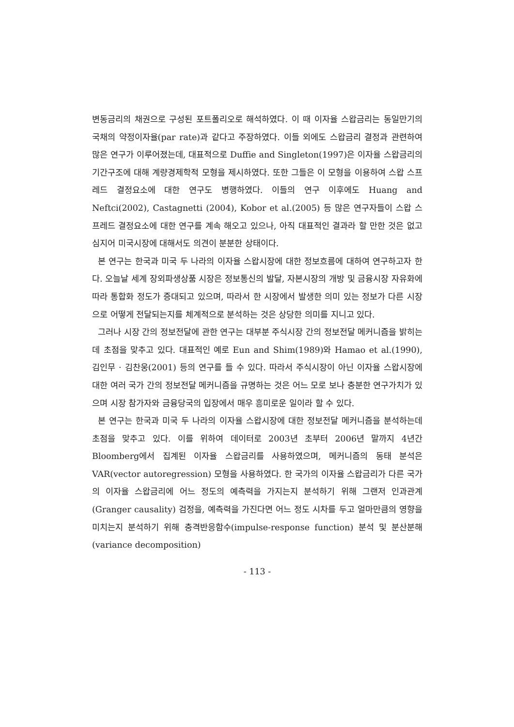변동금리의 채권으로 구성된 포트폴리오로 해석하였다. 이 때 이자율 스왑금리는 동일만기의 국채의 약정이자율(par rate)과 같다고 주장하였다. 이들 외에도 스왑금리 결정과 관련하여 많은 연구가 이루어졌는데, 대표적으로 Duffie and Singleton(1997)은 이자율 스왑금리의 기간구조에 대해 계량경제학적 모형을 제시하였다. 또한 그들은 이 모형을 이용하여 스왑 스프레드 결정요소에 대한 연구도 병행하였다. 이들의 연구 이후에도 Huang and Neftci(2002), Castagnetti (2004), Kobor et al.(2005) 등 많은 연구자들이 스왑 스프레드 결정요소에 대한 연구를 계속 해오고 있으나, 아직 대표적인 결과라 할 만한 것은 없고 심지어 미국시장에 대해서도 의견이 분분한 상태이다.
본 연구는 한국과 미국 두 나라의 이자율 스왑시장에 대한 정보흐름에 대하여 연구하고자 한다. 오늘날 세계 장외파생상품 시장은 정보통신의 발달, 자본시장의 개방 및 금융시장 자유화에 따라 통합화 정도가 증대되고 있으며, 따라서 한 시장에서 발생한 의미 있는 정보가 다른 시장으로 어떻게 전달되는지를 체계적으로 분석하는 것은 상당한 의미를 지니고 있다.
그러나 시장 간의 정보전달에 관한 연구는 대부분 주식시장 간의 정보전달 메커니즘을 밝히는데 초점을 맞추고 있다. 대표적인 예로 Eun and Shim(1989)와 Hamao et al.(1990), 김인무 · 김찬웅(2001) 등의 연구를 들 수 있다. 따라서 주식시장이 아닌 이자율 스왑시장에 대한 여러 국가 간의 정보전달 메커니즘을 규명하는 것은 어느 모로 보나 충분한 연구가치가 있으며 시장 참가자와 금융당국의 입장에서 매우 흥미로운 일이라 할 수 있다.
본 연구는 한국과 미국 두 나라의 이자율 스왑시장에 대한 정보전달 메커니즘을 분석하는데 초점을 맞추고 있다. 이를 위하여 데이터로 2003년 초부터 2006년 말까지 4년간 Bloomberg에서 집계된 이자율 스왑금리를 사용하였으며, 메커니즘의 동태 분석은 VAR(vector autoregression) 모형을 사용하였다. 한 국가의 이자율 스왑금리가 다른 국가의 이자율 스왑금리에 어느 정도의 예측력을 가지는지 분석하기 위해 그랜저 인과관계(Granger causality) 검정을, 예측력을 가진다면 어느 정도 시차를 두고 얼마만큼의 영향을 미치는지 분석하기 위해 충격반응함수(impulse-response function) 분석 및 분산분해(variance decomposition)
- 113 -